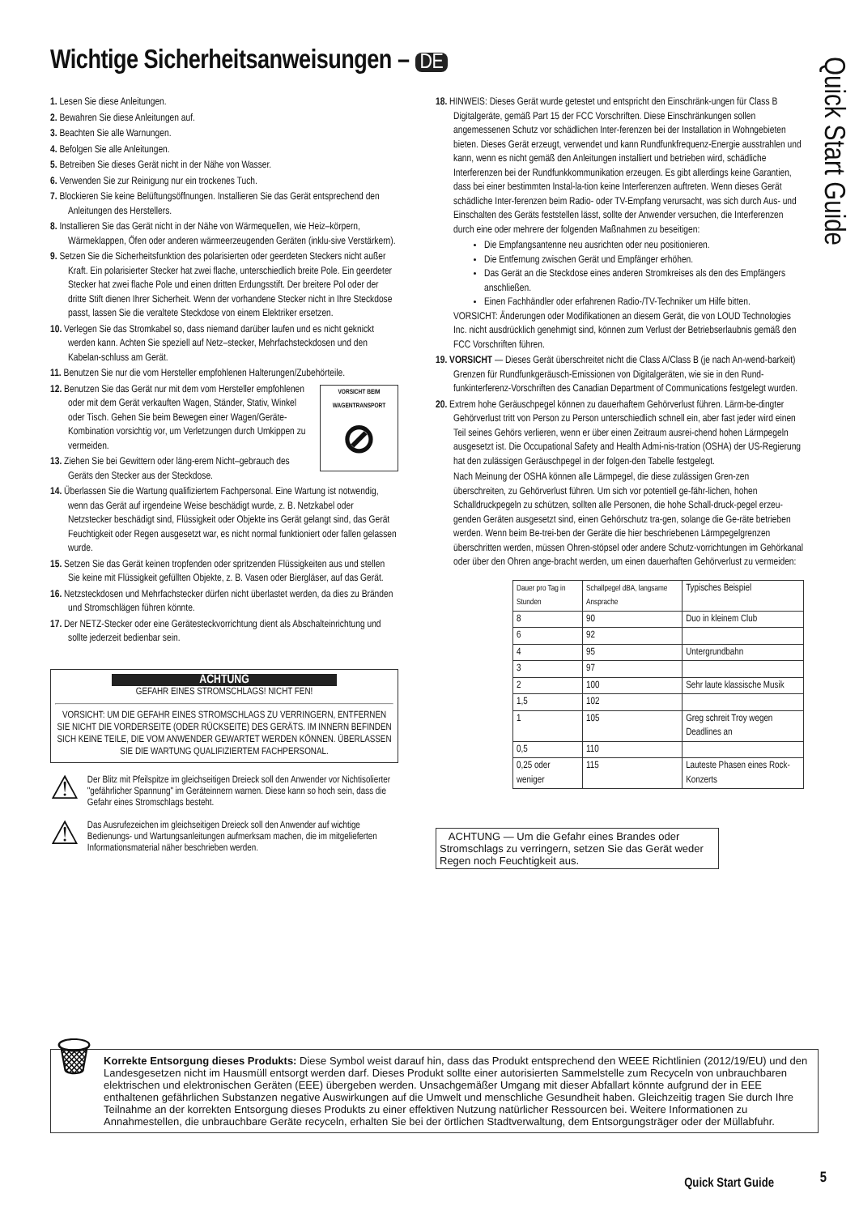Wichtige Sicherheitsanweisungen – DE
Quick Start Guide
1. Lesen Sie diese Anleitungen.
2. Bewahren Sie diese Anleitungen auf.
3. Beachten Sie alle Warnungen.
4. Befolgen Sie alle Anleitungen.
5. Betreiben Sie dieses Gerät nicht in der Nähe von Wasser.
6. Verwenden Sie zur Reinigung nur ein trockenes Tuch.
7. Blockieren Sie keine Belüftungsöffnungen. Installieren Sie das Gerät entsprechend den Anleitungen des Herstellers.
8. Installieren Sie das Gerät nicht in der Nähe von Wärmequellen, wie Heiz–körpern, Wärmeklappen, Öfen oder anderen wärmeerzeugenden Geräten (inklu-sive Verstärkern).
9. Setzen Sie die Sicherheitsfunktion des polarisierten oder geerdeten Steckers nicht außer Kraft. Ein polarisierter Stecker hat zwei flache, unterschiedlich breite Pole. Ein geerdeter Stecker hat zwei flache Pole und einen dritten Erdungsstift. Der breitere Pol oder der dritte Stift dienen Ihrer Sicherheit. Wenn der vorhandene Stecker nicht in Ihre Steckdose passt, lassen Sie die veraltete Steckdose von einem Elektriker ersetzen.
10. Verlegen Sie das Stromkabel so, dass niemand darüber laufen und es nicht geknickt werden kann. Achten Sie speziell auf Netz–stecker, Mehrfachsteckdosen und den Kabelan-schluss am Gerät.
11. Benutzen Sie nur die vom Hersteller empfohlenen Halterungen/Zubehörteile.
VORSICHT BEIM WAGENTRANSPORT
⊘
12. Benutzen Sie das Gerät nur mit dem vom Hersteller empfohlenen oder mit dem Gerät verkauften Wagen, Ständer, Stativ, Winkel oder Tisch. Gehen Sie beim Bewegen einer Wagen/Geräte-Kombination vorsichtig vor, um Verletzungen durch Umkippen zu vermeiden.
13. Ziehen Sie bei Gewittern oder läng-erem Nicht–gebrauch des Geräts den Stecker aus der Steckdose.
14. Überlassen Sie die Wartung qualifiziertem Fachpersonal. Eine Wartung ist notwendig, wenn das Gerät auf irgendeine Weise beschädigt wurde, z. B. Netzkabel oder Netzstecker beschädigt sind, Flüssigkeit oder Objekte ins Gerät gelangt sind, das Gerät Feuchtigkeit oder Regen ausgesetzt war, es nicht normal funktioniert oder fallen gelassen wurde.
15. Setzen Sie das Gerät keinen tropfenden oder spritzenden Flüssigkeiten aus und stellen Sie keine mit Flüssigkeit gefüllten Objekte, z. B. Vasen oder Biergläser, auf das Gerät.
16. Netzsteckdosen und Mehrfachstecker dürfen nicht überlastet werden, da dies zu Bränden und Stromschlägen führen könnte.
17. Der NETZ-Stecker oder eine Gerätesteckvorrichtung dient als Abschalteinrichtung und sollte jederzeit bedienbar sein.
ACHTUNG
GEFAHR EINES STROMSCHLAGS! NICHT FEN!
VORSICHT: UM DIE GEFAHR EINES STROMSCHLAGS ZU VERRINGERN, ENTFERNEN SIE NICHT DIE VORDERSEITE (ODER RÜCKSEITE) DES GERÄTS. IM INNERN BEFINDEN SICH KEINE TEILE, DIE VOM ANWENDER GEWARTET WERDEN KÖNNEN. ÜBERLASSEN SIE DIE WARTUNG QUALIFIZIERTEM FACHPERSONAL.
⚠ Der Blitz mit Pfeilspitze im gleichseitigen Dreieck soll den Anwender vor Nichtisolierter "gefährlicher Spannung" im Geräteinnern warnen. Diese kann so hoch sein, dass die Gefahr eines Stromschlags besteht.
⚠ Das Ausrufezeichen im gleichseitigen Dreieck soll den Anwender auf wichtige Bedienungs- und Wartungsanleitungen aufmerksam machen, die im mitgelieferten Informationsmaterial näher beschrieben werden.
18. HINWEIS: Dieses Gerät wurde getestet und entspricht den Einschränk-ungen für Class B Digitalgeräte, gemäß Part 15 der FCC Vorschriften. Diese Einschränkungen sollen angemessenen Schutz vor schädlichen Inter-ferenzen bei der Installation in Wohngebieten bieten. Dieses Gerät erzeugt, verwendet und kann Rundfunkfrequenz-Energie ausstrahlen und kann, wenn es nicht gemäß den Anleitungen installiert und betrieben wird, schädliche Interferenzen bei der Rundfunkkommunikation erzeugen. Es gibt allerdings keine Garantien, dass bei einer bestimmten Instal-la-tion keine Interferenzen auftreten. Wenn dieses Gerät schädliche Inter-ferenzen beim Radio- oder TV-Empfang verursacht, was sich durch Aus- und Einschalten des Geräts feststellen lässt, sollte der Anwender versuchen, die Interferenzen durch eine oder mehrere der folgenden Maßnahmen zu beseitigen:
Die Empfangsantenne neu ausrichten oder neu positionieren.
Die Entfernung zwischen Gerät und Empfänger erhöhen.
Das Gerät an die Steckdose eines anderen Stromkreises als den des Empfängers anschließen.
Einen Fachhändler oder erfahrenen Radio-/TV-Techniker um Hilfe bitten.
VORSICHT: Änderungen oder Modifikationen an diesem Gerät, die von LOUD Technologies Inc. nicht ausdrücklich genehmigt sind, können zum Verlust der Betriebserlaubnis gemäß den FCC Vorschriften führen.
19. VORSICHT — Dieses Gerät überschreitet nicht die Class A/Class B (je nach An-wend-barkeit) Grenzen für Rundfunkgeräusch-Emissionen von Digitalgeräten, wie sie in den Rund-funkinterferenz-Vorschriften des Canadian Department of Communications festgelegt wurden.
20. Extrem hohe Geräuschpegel können zu dauerhaftem Gehörverlust führen. Lärm-be-dingter Gehörverlust tritt von Person zu Person unterschiedlich schnell ein, aber fast jeder wird einen Teil seines Gehörs verlieren, wenn er über einen Zeitraum ausrei-chend hohen Lärmpegeln ausgesetzt ist. Die Occupational Safety and Health Admi-nis-tration (OSHA) der US-Regierung hat den zulässigen Geräuschpegel in der folgen-den Tabelle festgelegt.
Nach Meinung der OSHA können alle Lärmpegel, die diese zulässigen Gren-zen überschreiten, zu Gehörverlust führen. Um sich vor potentiell ge-fähr-lichen, hohen Schalldruckpegeln zu schützen, sollten alle Personen, die hohe Schall-druck-pegel erzeu-genden Geräten ausgesetzt sind, einen Gehörschutz tra-gen, solange die Ge-räte betrieben werden. Wenn beim Be-trei-ben der Geräte die hier beschriebenen Lärmpegelgrenzen überschritten werden, müssen Ohren-stöpsel oder andere Schutz-vorrichtungen im Gehörkanal oder über den Ohren ange-bracht werden, um einen dauerhaften Gehörverlust zu vermeiden:
| Dauer pro Tag in Stunden | Schallpegel dBA, langsame Ansprache | Typisches Beispiel |
| --- | --- | --- |
| 8 | 90 | Duo in kleinem Club |
| 6 | 92 | |
| 4 | 95 | Untergrundbahn |
| 3 | 97 | |
| 2 | 100 | Sehr laute klassische Musik |
| 1,5 | 102 | |
| 1 | 105 | Greg schreit Troy wegen Deadlines an |
| 0,5 | 110 | |
| 0,25 oder weniger | 115 | Lauteste Phasen eines Rock-Konzerts |
ACHTUNG — Um die Gefahr eines Brandes oder Stromschlags zu verringern, setzen Sie das Gerät weder Regen noch Feuchtigkeit aus.
🗑
Korrekte Entsorgung dieses Produkts: Diese Symbol weist darauf hin, dass das Produkt entsprechend den WEEE Richtlinien (2012/19/EU) und den Landesgesetzen nicht im Hausmüll entsorgt werden darf. Dieses Produkt sollte einer autorisierten Sammelstelle zum Recyceln von unbrauchbaren elektrischen und elektronischen Geräten (EEE) übergeben werden. Unsachgemäßer Umgang mit dieser Abfallart könnte aufgrund der in EEE enthaltenen gefährlichen Substanzen negative Auswirkungen auf die Umwelt und menschliche Gesundheit haben. Gleichzeitig tragen Sie durch Ihre Teilnahme an der korrekten Entsorgung dieses Produkts zu einer effektiven Nutzung natürlicher Ressourcen bei. Weitere Informationen zu Annahmestellen, die unbrauchbare Geräte recyceln, erhalten Sie bei der örtlichen Stadtverwaltung, dem Entsorgungsträger oder der Müllabfuhr.
Quick Start Guide 5